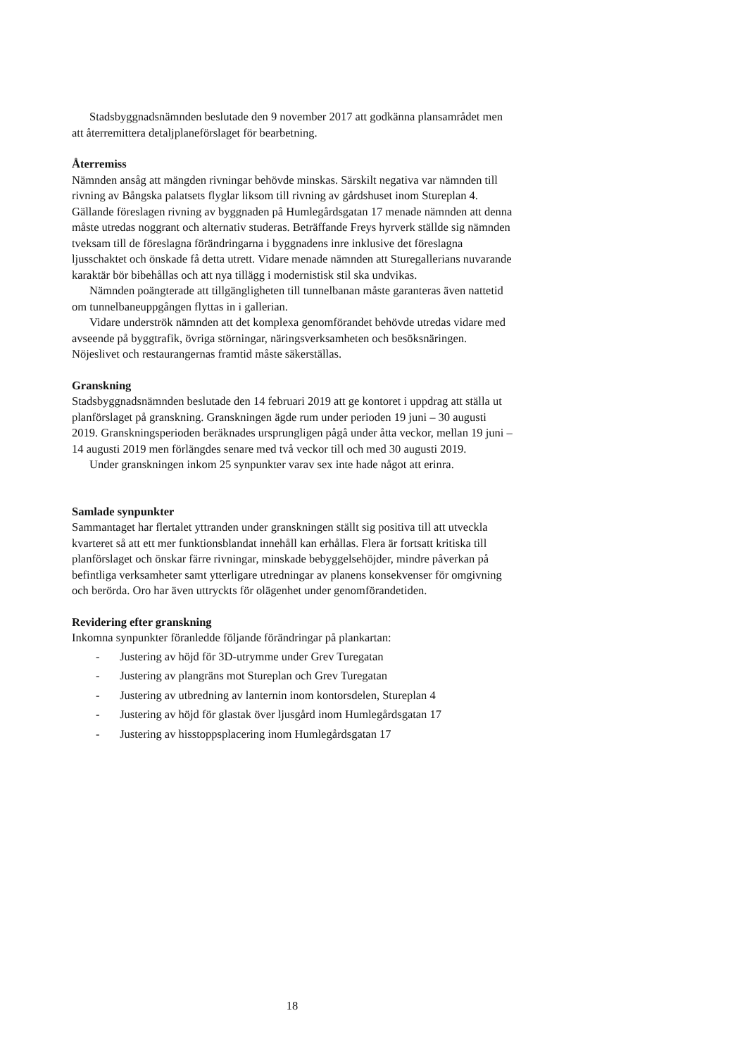Stadsbyggnadsnämnden beslutade den 9 november 2017 att godkänna plansamrådet men att återremittera detaljplaneförslaget för bearbetning.
Återremiss
Nämnden ansåg att mängden rivningar behövde minskas. Särskilt negativa var nämnden till rivning av Bångska palatsets flyglar liksom till rivning av gårdshuset inom Stureplan 4. Gällande föreslagen rivning av byggnaden på Humlegårdsgatan 17 menade nämnden att denna måste utredas noggrant och alternativ studeras. Beträffande Freys hyrverk ställde sig nämnden tveksam till de föreslagna förändringarna i byggnadens inre inklusive det föreslagna ljusschaktet och önskade få detta utrett. Vidare menade nämnden att Sturegallerians nuvarande karaktär bör bibehållas och att nya tillägg i modernistisk stil ska undvikas.
Nämnden poängterade att tillgängligheten till tunnelbanan måste garanteras även nattetid om tunnelbaneuppgången flyttas in i gallerian.
Vidare underströk nämnden att det komplexa genomförandet behövde utredas vidare med avseende på byggtrafik, övriga störningar, näringsverksamheten och besöksnäringen. Nöjeslivet och restaurangernas framtid måste säkerställas.
Granskning
Stadsbyggnadsnämnden beslutade den 14 februari 2019 att ge kontoret i uppdrag att ställa ut planförslaget på granskning. Granskningen ägde rum under perioden 19 juni – 30 augusti 2019. Granskningsperioden beräknades ursprungligen pågå under åtta veckor, mellan 19 juni – 14 augusti 2019 men förlängdes senare med två veckor till och med 30 augusti 2019.
Under granskningen inkom 25 synpunkter varav sex inte hade något att erinra.
Samlade synpunkter
Sammantaget har flertalet yttranden under granskningen ställt sig positiva till att utveckla kvarteret så att ett mer funktionsblandat innehåll kan erhållas. Flera är fortsatt kritiska till planförslaget och önskar färre rivningar, minskade bebyggelsehöjder, mindre påverkan på befintliga verksamheter samt ytterligare utredningar av planens konsekvenser för omgivning och berörda. Oro har även uttryckts för olägenhet under genomförandetiden.
Revidering efter granskning
Inkomna synpunkter föranledde följande förändringar på plankartan:
- Justering av höjd för 3D-utrymme under Grev Turegatan
- Justering av plangräns mot Stureplan och Grev Turegatan
- Justering av utbredning av lanternin inom kontorsdelen, Stureplan 4
- Justering av höjd för glastak över ljusgård inom Humlegårdsgatan 17
- Justering av hisstoppsplacering inom Humlegårdsgatan 17
18